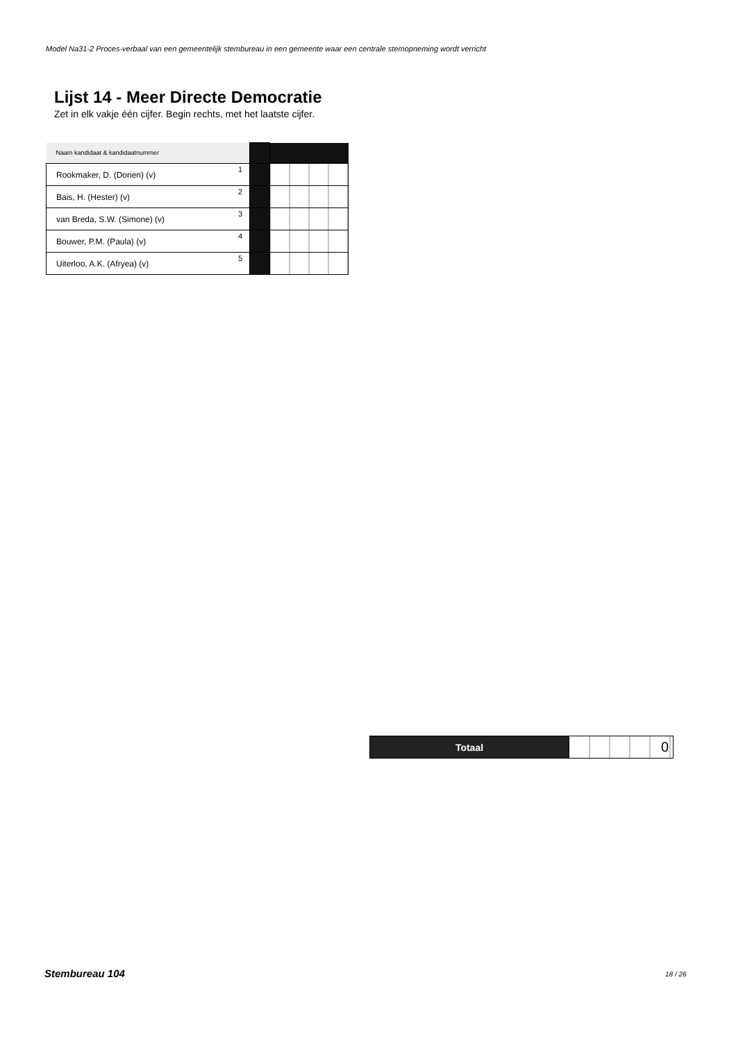Model Na31-2 Proces-verbaal van een gemeentelijk stembureau in een gemeente waar een centrale stemopneming wordt verricht
Lijst 14 - Meer Directe Democratie
Zet in elk vakje één cijfer. Begin rechts, met het laatste cijfer.
| Naam kandidaat & kandidaatnummer | | | |
| Rookmaker, D. (Dorien) (v) | 1 | | |
| Bais, H. (Hester) (v) | 2 | | |
| van Breda, S.W. (Simone) (v) | 3 | | |
| Bouwer, P.M. (Paula) (v) | 4 | | |
| Uiterloo, A.K. (Afryea) (v) | 5 | | |
| Totaal | 0 |
Stembureau 104 18 / 26